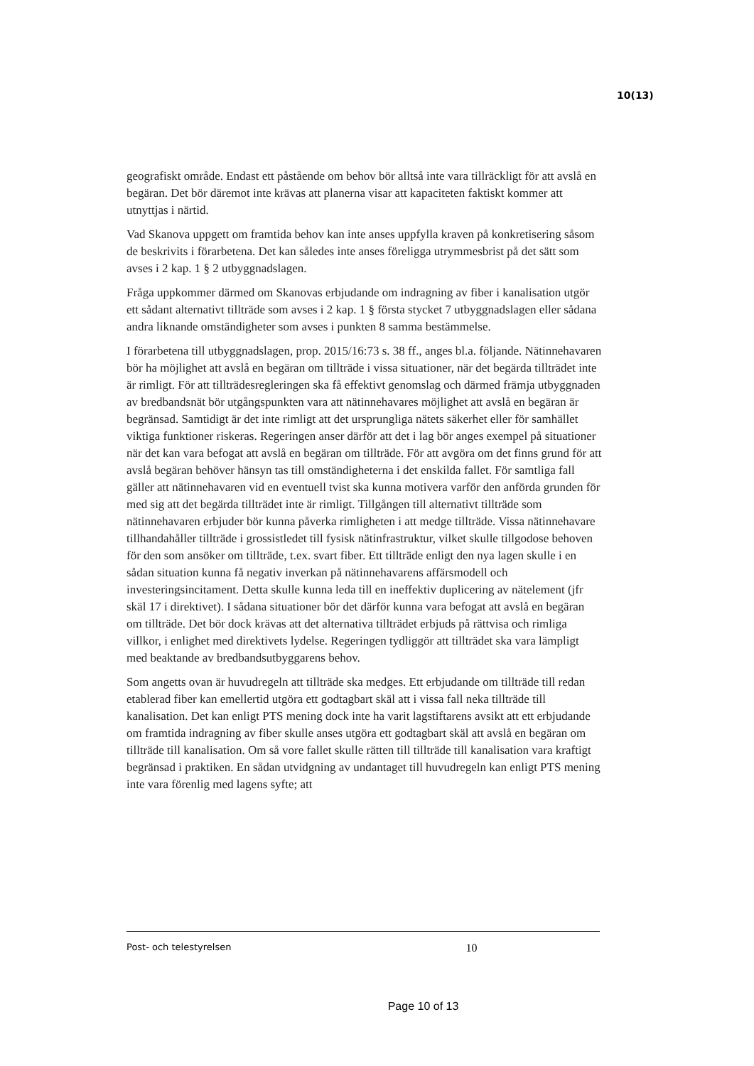10(13)
geografiskt område. Endast ett påstående om behov bör alltså inte vara tillräckligt för att avslå en begäran. Det bör däremot inte krävas att planerna visar att kapaciteten faktiskt kommer att utnyttjas i närtid.
Vad Skanova uppgett om framtida behov kan inte anses uppfylla kraven på konkretisering såsom de beskrivits i förarbetena. Det kan således inte anses föreligga utrymmesbrist på det sätt som avses i 2 kap. 1 § 2 utbyggnadslagen.
Fråga uppkommer därmed om Skanovas erbjudande om indragning av fiber i kanalisation utgör ett sådant alternativt tillträde som avses i 2 kap. 1 § första stycket 7 utbyggnadslagen eller sådana andra liknande omständigheter som avses i punkten 8 samma bestämmelse.
I förarbetena till utbyggnadslagen, prop. 2015/16:73 s. 38 ff., anges bl.a. följande. Nätinnehavaren bör ha möjlighet att avslå en begäran om tillträde i vissa situationer, när det begärda tillträdet inte är rimligt. För att tillträdesregleringen ska få effektivt genomslag och därmed främja utbyggnaden av bredbandsnät bör utgångspunkten vara att nätinnehavares möjlighet att avslå en begäran är begränsad. Samtidigt är det inte rimligt att det ursprungliga nätets säkerhet eller för samhället viktiga funktioner riskeras. Regeringen anser därför att det i lag bör anges exempel på situationer när det kan vara befogat att avslå en begäran om tillträde. För att avgöra om det finns grund för att avslå begäran behöver hänsyn tas till omständigheterna i det enskilda fallet. För samtliga fall gäller att nätinnehavaren vid en eventuell tvist ska kunna motivera varför den anförda grunden för med sig att det begärda tillträdet inte är rimligt. Tillgången till alternativt tillträde som nätinnehavaren erbjuder bör kunna påverka rimligheten i att medge tillträde. Vissa nätinnehavare tillhandahåller tillträde i grossistledet till fysisk nätinfrastruktur, vilket skulle tillgodose behoven för den som ansöker om tillträde, t.ex. svart fiber. Ett tillträde enligt den nya lagen skulle i en sådan situation kunna få negativ inverkan på nätinnehavarens affärsmodell och investeringsincitament. Detta skulle kunna leda till en ineffektiv duplicering av nätelement (jfr skäl 17 i direktivet). I sådana situationer bör det därför kunna vara befogat att avslå en begäran om tillträde. Det bör dock krävas att det alternativa tillträdet erbjuds på rättvisa och rimliga villkor, i enlighet med direktivets lydelse. Regeringen tydliggör att tillträdet ska vara lämpligt med beaktande av bredbandsutbyggarens behov.
Som angetts ovan är huvudregeln att tillträde ska medges. Ett erbjudande om tillträde till redan etablerad fiber kan emellertid utgöra ett godtagbart skäl att i vissa fall neka tillträde till kanalisation. Det kan enligt PTS mening dock inte ha varit lagstiftarens avsikt att ett erbjudande om framtida indragning av fiber skulle anses utgöra ett godtagbart skäl att avslå en begäran om tillträde till kanalisation. Om så vore fallet skulle rätten till tillträde till kanalisation vara kraftigt begränsad i praktiken. En sådan utvidgning av undantaget till huvudregeln kan enligt PTS mening inte vara förenlig med lagens syfte; att
Post- och telestyrelsen 10
Page 10 of 13